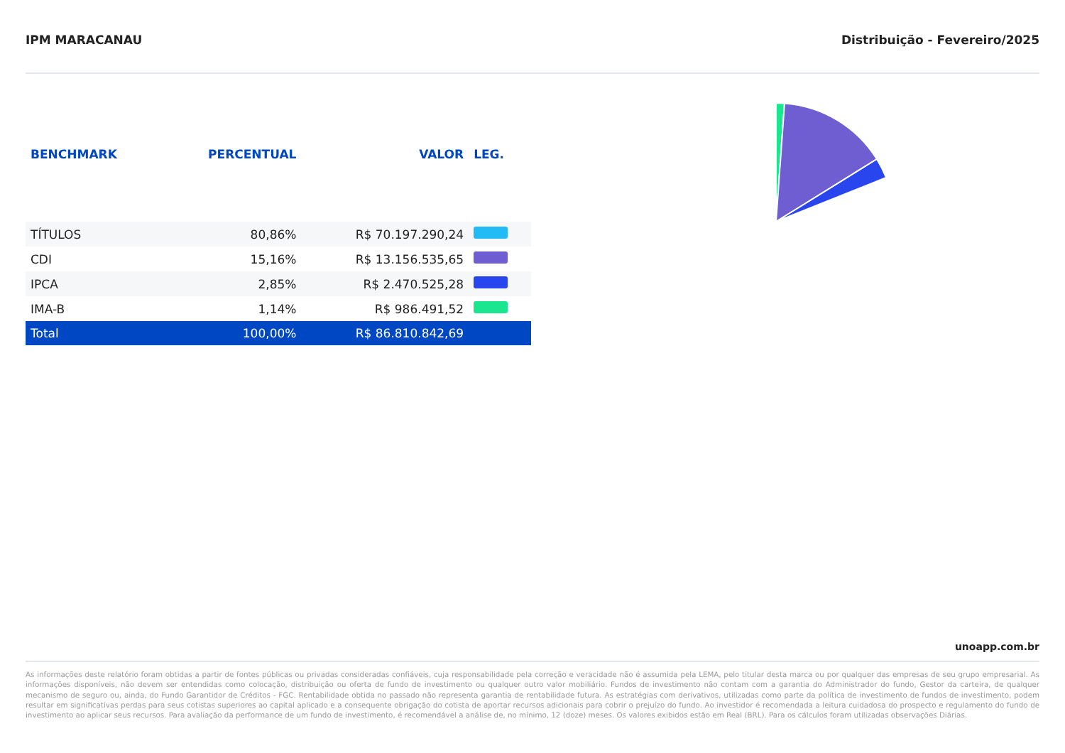IPM MARACANAU Distribuição - Fevereiro/2025
| BENCHMARK | PERCENTUAL | VALOR | LEG. |
| --- | --- | --- | --- |
| TÍTULOS | 80,86% | R$ 70.197.290,24 | |
| CDI | 15,16% | R$ 13.156.535,65 | |
| IPCA | 2,85% | R$ 2.470.525,28 | |
| IMA-B | 1,14% | R$ 986.491,52 | |
| Total | 100,00% | R$ 86.810.842,69 | |
unoapp.com.br
As informações deste relatório foram obtidas a partir de fontes públicas ou privadas consideradas confiáveis, cuja responsabilidade pela correção e veracidade não é assumida pela LEMA, pelo titular desta marca ou por qualquer das empresas de seu grupo empresarial. As informações disponíveis, não devem ser entendidas como colocação, distribuição ou oferta de fundo de investimento ou qualquer outro valor mobiliário. Fundos de investimento não contam com a garantia do Administrador do fundo, Gestor da carteira, de qualquer mecanismo de seguro ou, ainda, do Fundo Garantidor de Créditos - FGC. Rentabilidade obtida no passado não representa garantia de rentabilidade futura. As estratégias com derivativos, utilizadas como parte da política de investimento de fundos de investimento, podem resultar em significativas perdas para seus cotistas superiores ao capital aplicado e a consequente obrigação do cotista de aportar recursos adicionais para cobrir o prejuízo do fundo. Ao investidor é recomendada a leitura cuidadosa do prospecto e regulamento do fundo de investimento ao aplicar seus recursos. Para avaliação da performance de um fundo de investimento, é recomendável a análise de, no mínimo, 12 (doze) meses. Os valores exibidos estão em Real (BRL). Para os cálculos foram utilizadas observações Diárias.